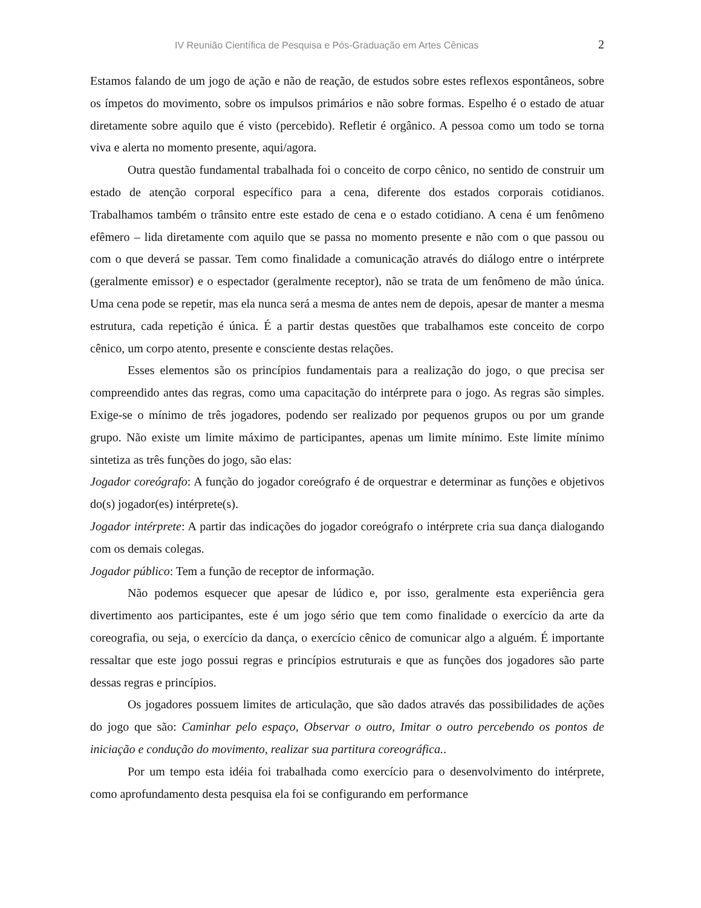IV Reunião Científica de Pesquisa e Pós-Graduação em Artes Cênicas 2
Estamos falando de um jogo de ação e não de reação, de estudos sobre estes reflexos espontâneos, sobre os ímpetos do movimento, sobre os impulsos primários e não sobre formas. Espelho é o estado de atuar diretamente sobre aquilo que é visto (percebido). Refletir é orgânico. A pessoa como um todo se torna viva e alerta no momento presente, aqui/agora.
Outra questão fundamental trabalhada foi o conceito de corpo cênico, no sentido de construir um estado de atenção corporal específico para a cena, diferente dos estados corporais cotidianos. Trabalhamos também o trânsito entre este estado de cena e o estado cotidiano. A cena é um fenômeno efêmero – lida diretamente com aquilo que se passa no momento presente e não com o que passou ou com o que deverá se passar. Tem como finalidade a comunicação através do diálogo entre o intérprete (geralmente emissor) e o espectador (geralmente receptor), não se trata de um fenômeno de mão única. Uma cena pode se repetir, mas ela nunca será a mesma de antes nem de depois, apesar de manter a mesma estrutura, cada repetição é única. É a partir destas questões que trabalhamos este conceito de corpo cênico, um corpo atento, presente e consciente destas relações.
Esses elementos são os princípios fundamentais para a realização do jogo, o que precisa ser compreendido antes das regras, como uma capacitação do intérprete para o jogo. As regras são simples. Exige-se o mínimo de três jogadores, podendo ser realizado por pequenos grupos ou por um grande grupo. Não existe um limite máximo de participantes, apenas um limite mínimo. Este limite mínimo sintetiza as três funções do jogo, são elas:
Jogador coreógrafo: A função do jogador coreógrafo é de orquestrar e determinar as funções e objetivos do(s) jogador(es) intérprete(s).
Jogador intérprete: A partir das indicações do jogador coreógrafo o intérprete cria sua dança dialogando com os demais colegas.
Jogador público: Tem a função de receptor de informação.
Não podemos esquecer que apesar de lúdico e, por isso, geralmente esta experiência gera divertimento aos participantes, este é um jogo sério que tem como finalidade o exercício da arte da coreografia, ou seja, o exercício da dança, o exercício cênico de comunicar algo a alguém. É importante ressaltar que este jogo possui regras e princípios estruturais e que as funções dos jogadores são parte dessas regras e princípios.
Os jogadores possuem limites de articulação, que são dados através das possibilidades de ações do jogo que são: Caminhar pelo espaço, Observar o outro, Imitar o outro percebendo os pontos de iniciação e condução do movimento, realizar sua partitura coreográfica..
Por um tempo esta idéia foi trabalhada como exercício para o desenvolvimento do intérprete, como aprofundamento desta pesquisa ela foi se configurando em performance